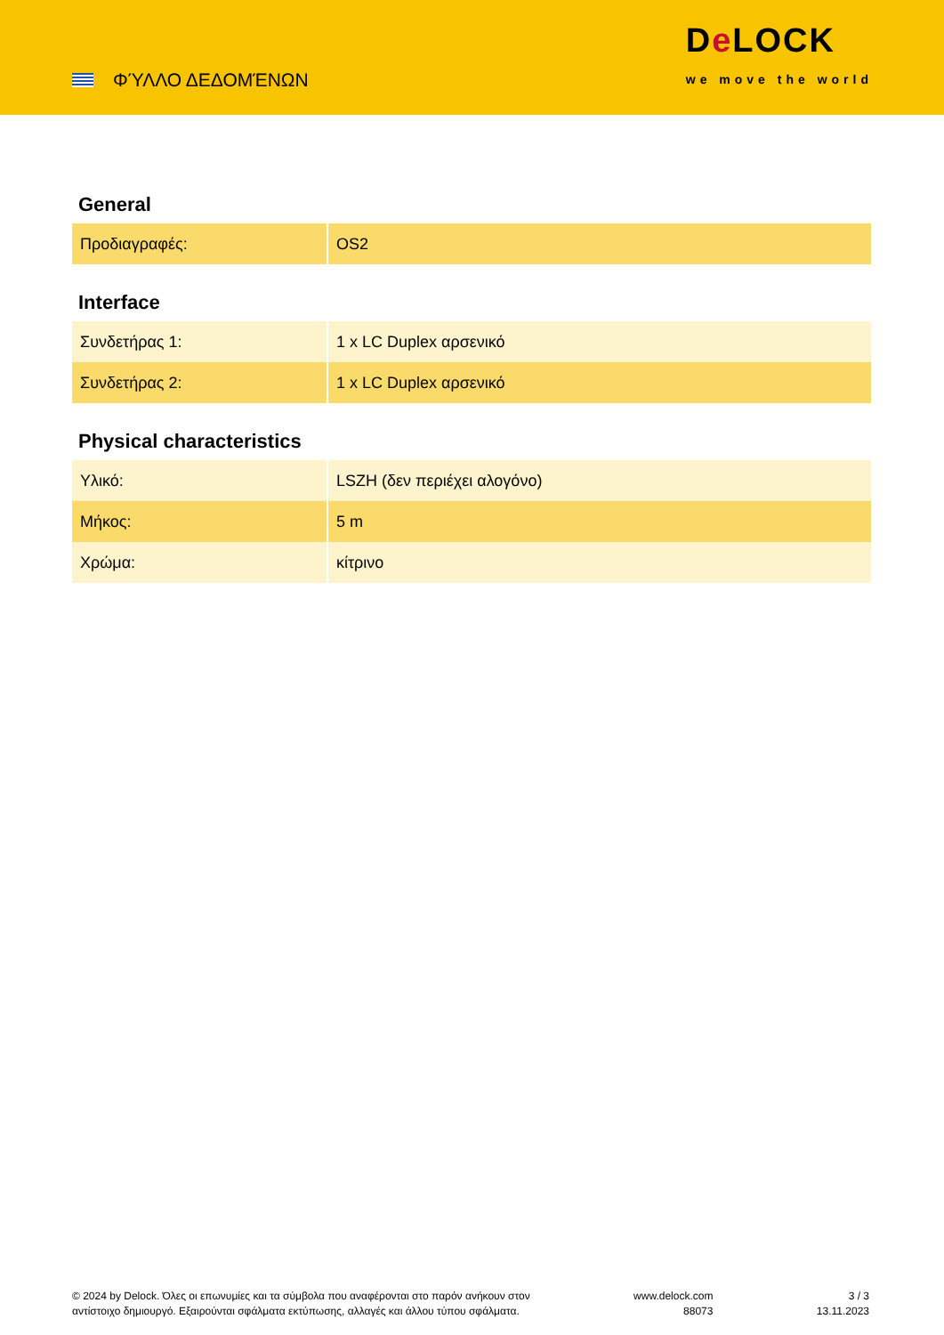ΦΎΛΛΟ ΔΕΔΟΜΈΝΩΝ
De LOCK
we move the world
General
| Προδιαγραφές: | OS2 |
Interface
| Συνδετήρας 1: | 1 x LC Duplex αρσενικό |
| Συνδετήρας 2: | 1 x LC Duplex αρσενικό |
Physical characteristics
| Υλικό: | LSZH (δεν περιέχει αλογόνο) |
| Μήκος: | 5 m |
| Χρώμα: | κίτρινο |
© 2024 by Delock. Όλες οι επωνυμίες και τα σύμβολα που αναφέρονται στο παρόν ανήκουν στον
αντίστοιχο δημιουργό. Εξαιρούνται σφάλματα εκτύπωσης, αλλαγές και άλλου τύπου σφάλματα.
www.delock.com
88073
3 / 3
13.11.2023